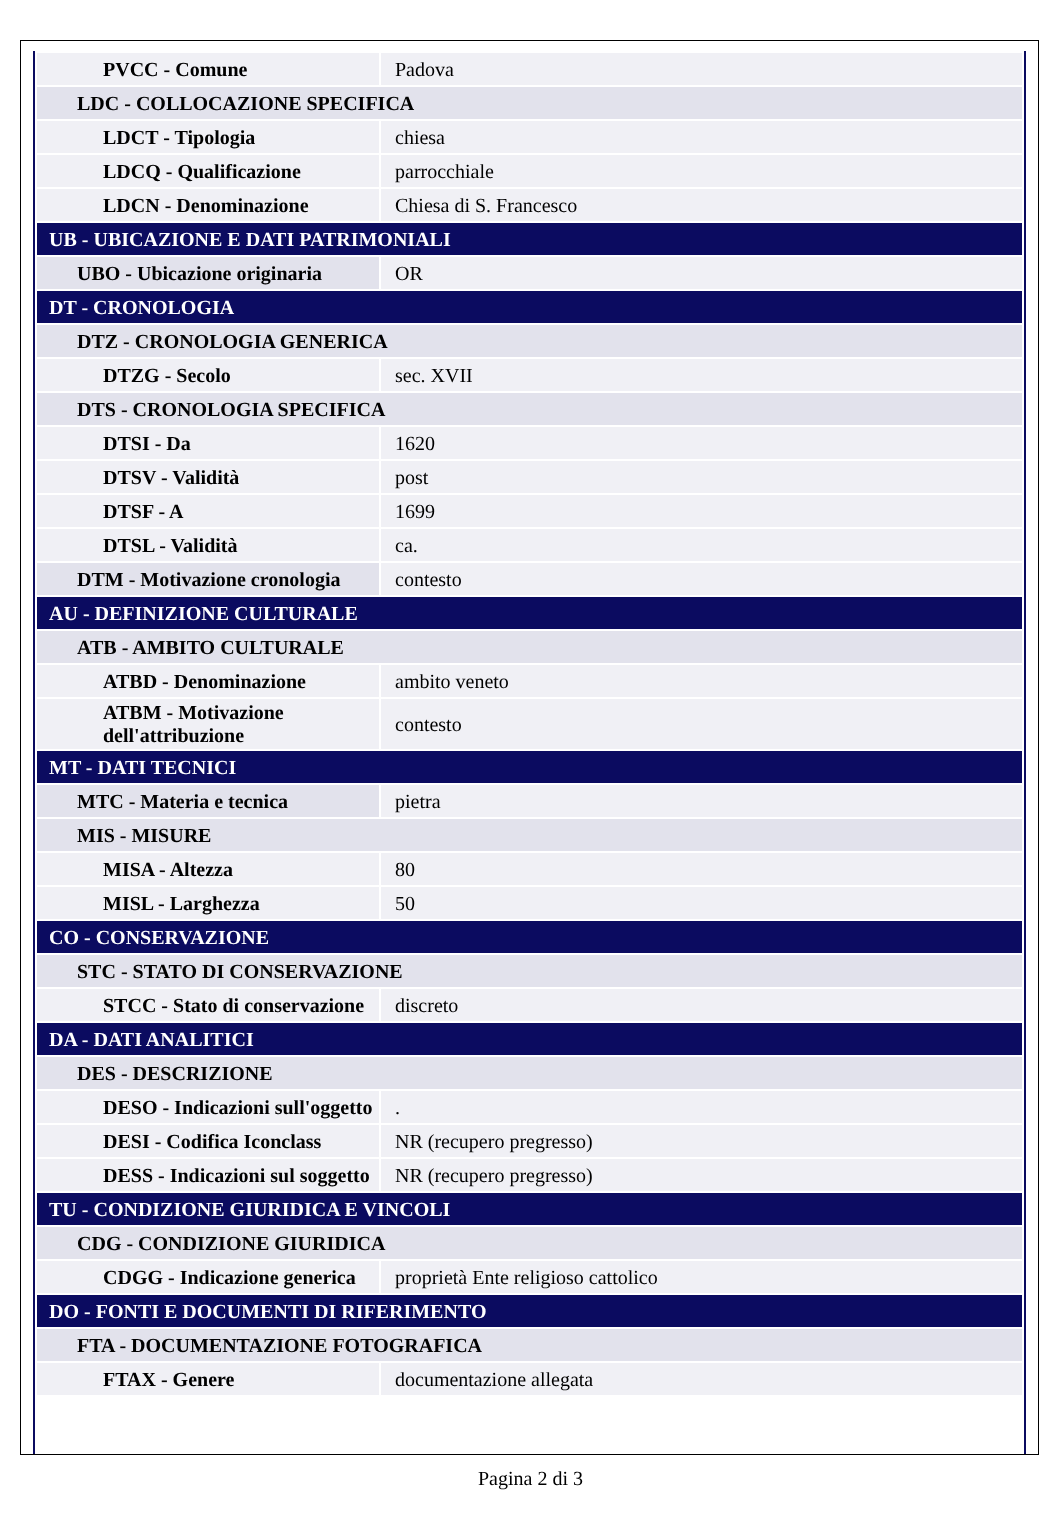| PVCC - Comune | Padova |
| LDC - COLLOCAZIONE SPECIFICA | |
| LDCT - Tipologia | chiesa |
| LDCQ - Qualificazione | parrocchiale |
| LDCN - Denominazione | Chiesa di S. Francesco |
| UB - UBICAZIONE E DATI PATRIMONIALI | |
| UBO - Ubicazione originaria | OR |
| DT - CRONOLOGIA | |
| DTZ - CRONOLOGIA GENERICA | |
| DTZG - Secolo | sec. XVII |
| DTS - CRONOLOGIA SPECIFICA | |
| DTSI - Da | 1620 |
| DTSV - Validità | post |
| DTSF - A | 1699 |
| DTSL - Validità | ca. |
| DTM - Motivazione cronologia | contesto |
| AU - DEFINIZIONE CULTURALE | |
| ATB - AMBITO CULTURALE | |
| ATBD - Denominazione | ambito veneto |
| ATBM - Motivazione dell'attribuzione | contesto |
| MT - DATI TECNICI | |
| MTC - Materia e tecnica | pietra |
| MIS - MISURE | |
| MISA - Altezza | 80 |
| MISL - Larghezza | 50 |
| CO - CONSERVAZIONE | |
| STC - STATO DI CONSERVAZIONE | |
| STCC - Stato di conservazione | discreto |
| DA - DATI ANALITICI | |
| DES - DESCRIZIONE | |
| DESO - Indicazioni sull'oggetto | . |
| DESI - Codifica Iconclass | NR (recupero pregresso) |
| DESS - Indicazioni sul soggetto | NR (recupero pregresso) |
| TU - CONDIZIONE GIURIDICA E VINCOLI | |
| CDG - CONDIZIONE GIURIDICA | |
| CDGG - Indicazione generica | proprietà Ente religioso cattolico |
| DO - FONTI E DOCUMENTI DI RIFERIMENTO | |
| FTA - DOCUMENTAZIONE FOTOGRAFICA | |
| FTAX - Genere | documentazione allegata |
Pagina 2 di 3